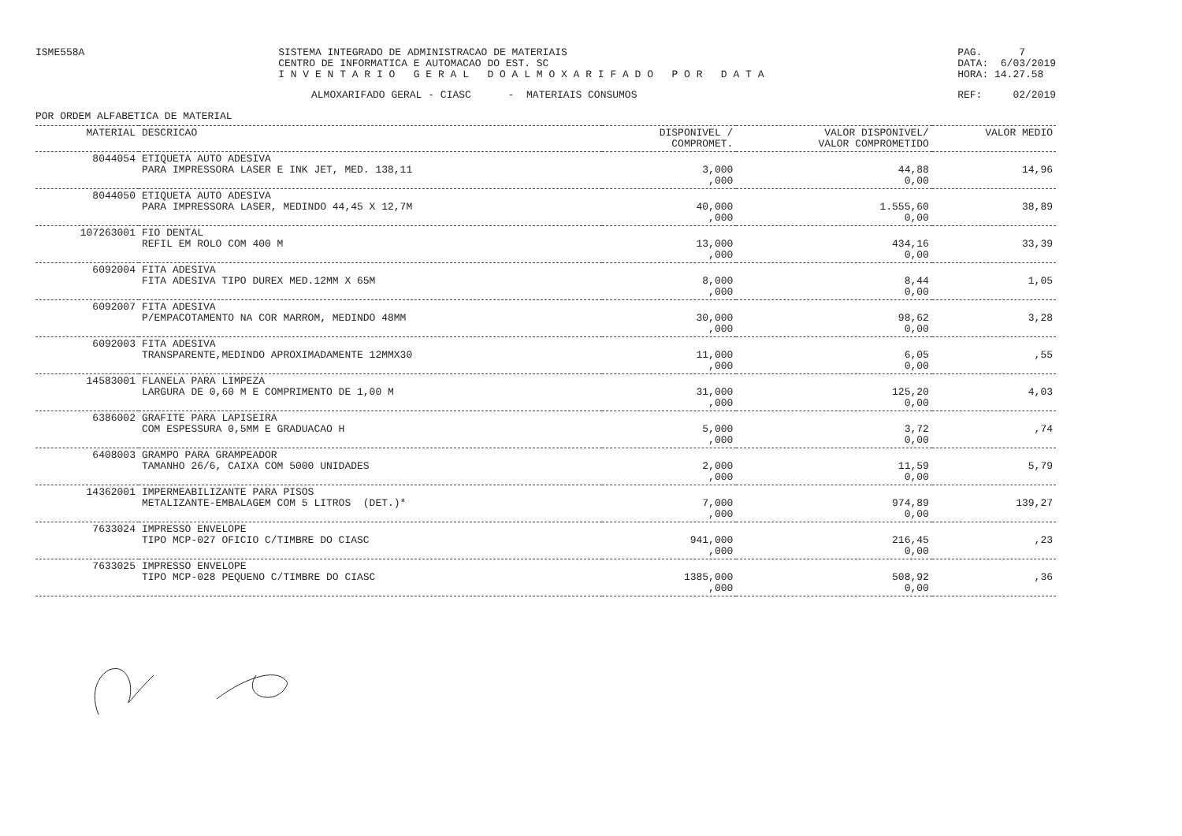ISME558A SISTEMA INTEGRADO DE ADMINISTRACAO DE MATERIAIS
CENTRO DE INFORMATICA E AUTOMACAO DO EST. SC
I N V E N T A R I O G E R A L D O A L M O X A R I F A D O P O R D A T A
PAG. 7
DATA: 6/03/2019
HORA: 14.27.58
ALMOXARIFADO GERAL - CIASC - MATERIAIS CONSUMOS
REF: 02/2019
POR ORDEM ALFABETICA DE MATERIAL
| MATERIAL | DESCRICAO | DISPONIVEL / COMPROMET. | VALOR DISPONIVEL/ VALOR COMPROMETIDO | VALOR MEDIO |
| --- | --- | --- | --- | --- |
| 8044054 | ETIQUETA AUTO ADESIVA PARA IMPRESSORA LASER E INK JET, MED. 138,11 | 3,000 ,000 | 44,88 0,00 | 14,96 |
| 8044050 | ETIQUETA AUTO ADESIVA PARA IMPRESSORA LASER, MEDINDO 44,45 X 12,7M | 40,000 ,000 | 1.555,60 0,00 | 38,89 |
| 107263001 | FIO DENTAL REFIL EM ROLO COM 400 M | 13,000 ,000 | 434,16 0,00 | 33,39 |
| 6092004 | FITA ADESIVA FITA ADESIVA TIPO DUREX MED.12MM X 65M | 8,000 ,000 | 8,44 0,00 | 1,05 |
| 6092007 | FITA ADESIVA P/EMPACOTAMENTO NA COR MARROM, MEDINDO 48MM | 30,000 ,000 | 98,62 0,00 | 3,28 |
| 6092003 | FITA ADESIVA TRANSPARENTE,MEDINDO APROXIMADAMENTE 12MMX30 | 11,000 ,000 | 6,05 0,00 | ,55 |
| 14583001 | FLANELA PARA LIMPEZA LARGURA DE 0,60 M E COMPRIMENTO DE 1,00 M | 31,000 ,000 | 125,20 0,00 | 4,03 |
| 6386002 | GRAFITE PARA LAPISEIRA COM ESPESSURA 0,5MM E GRADUACAO H | 5,000 ,000 | 3,72 0,00 | ,74 |
| 6408003 | GRAMPO PARA GRAMPEADOR TAMANHO 26/6, CAIXA COM 5000 UNIDADES | 2,000 ,000 | 11,59 0,00 | 5,79 |
| 14362001 | IMPERMEABILIZANTE PARA PISOS METALIZANTE-EMBALAGEM COM 5 LITROS (DET.)* | 7,000 ,000 | 974,89 0,00 | 139,27 |
| 7633024 | IMPRESSO ENVELOPE TIPO MCP-027 OFICIO C/TIMBRE DO CIASC | 941,000 ,000 | 216,45 0,00 | ,23 |
| 7633025 | IMPRESSO ENVELOPE TIPO MCP-028 PEQUENO C/TIMBRE DO CIASC | 1385,000 ,000 | 508,92 0,00 | ,36 |